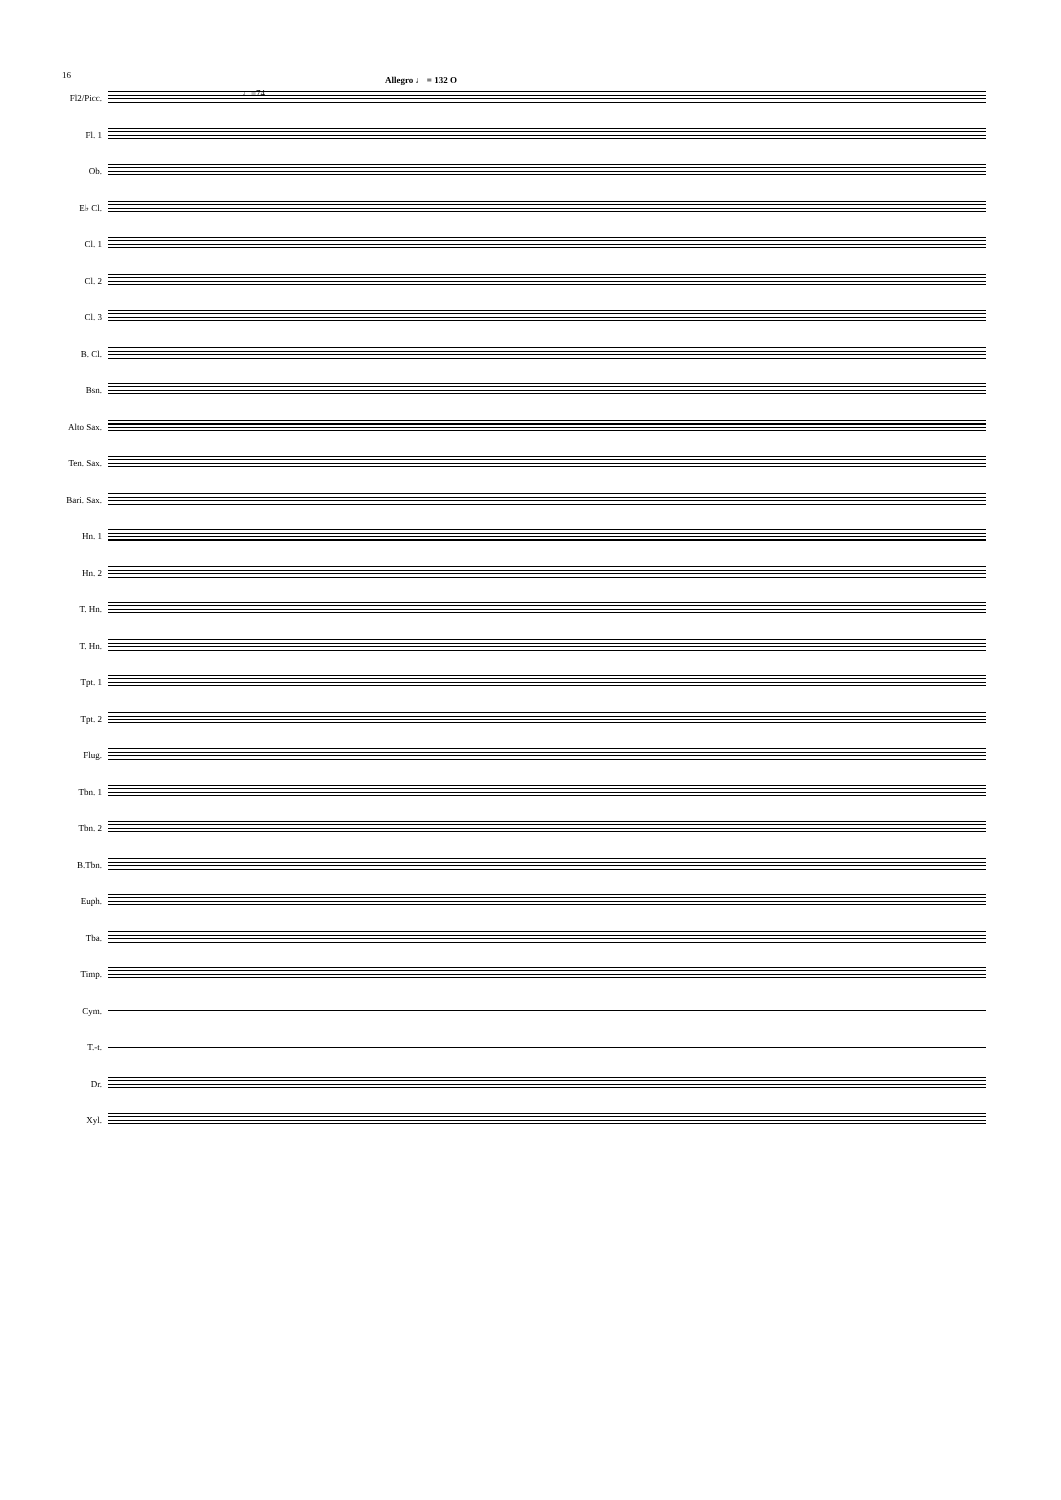16 Allegro ♩ = 132 O
♩=74
Fl2/Picc.
Fl. 1
Ob.
E♭ Cl.
Cl. 1
Cl. 2
Cl. 3
B. Cl.
Bsn.
Alto Sax.
Ten. Sax.
Bari. Sax.
Hn. 1
Hn. 2
T. Hn.
T. Hn.
Tpt. 1
Tpt. 2
Flug.
Tbn. 1
Tbn. 2
B.Tbn.
Euph.
Tba.
Timp.
Cym.
T.-t.
Dr.
Xyl.